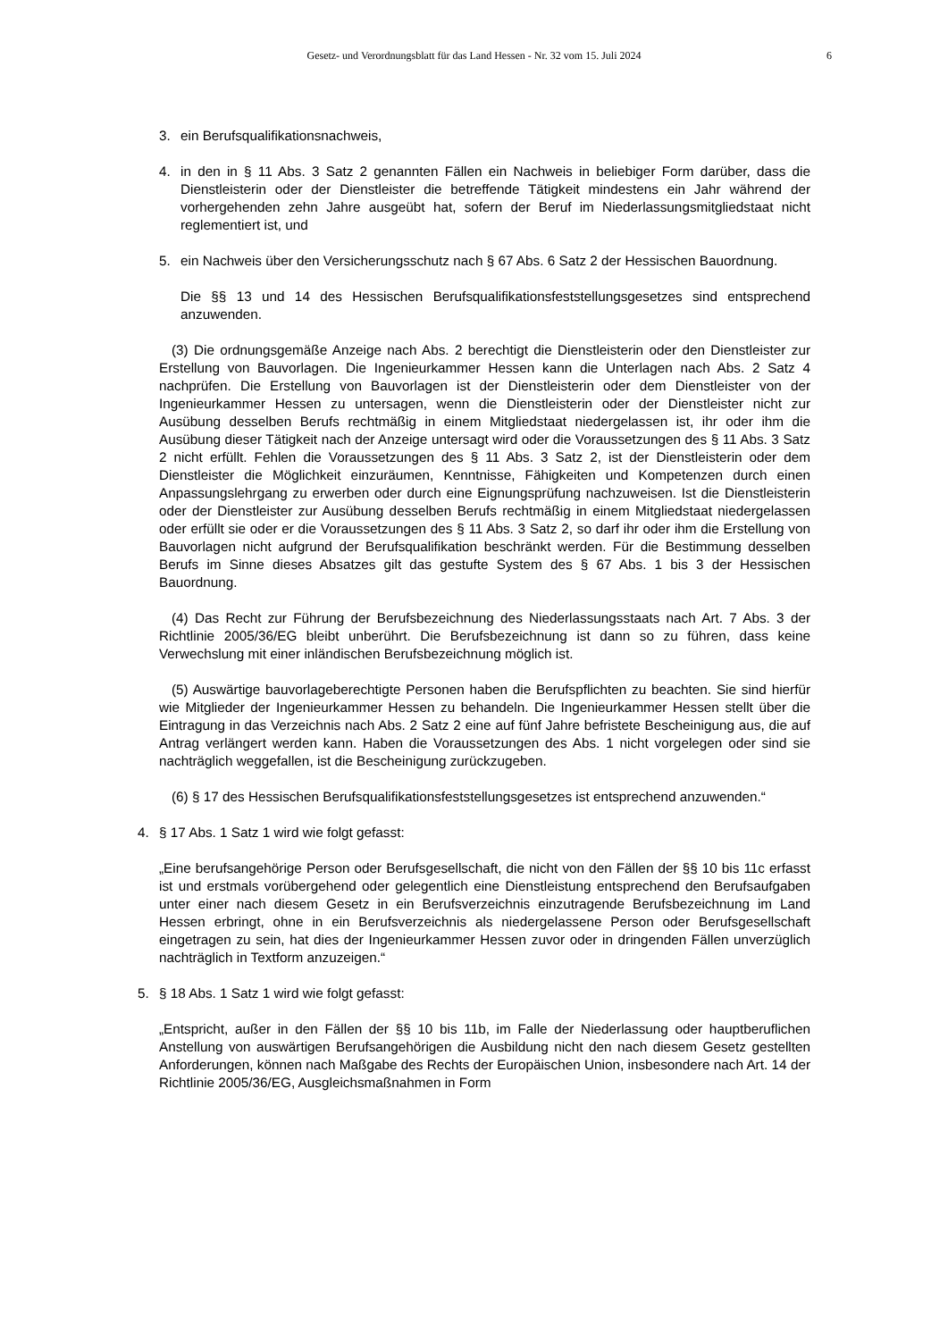Gesetz- und Verordnungsblatt für das Land Hessen - Nr. 32 vom 15. Juli 2024
6
3. ein Berufsqualifikationsnachweis,
4. in den in § 11 Abs. 3 Satz 2 genannten Fällen ein Nachweis in beliebiger Form darüber, dass die Dienstleisterin oder der Dienstleister die betreffende Tätigkeit mindestens ein Jahr während der vorhergehenden zehn Jahre ausgeübt hat, sofern der Beruf im Niederlassungsmitgliedstaat nicht reglementiert ist, und
5. ein Nachweis über den Versicherungsschutz nach § 67 Abs. 6 Satz 2 der Hessischen Bauordnung.
Die §§ 13 und 14 des Hessischen Berufsqualifikationsfeststellungsgesetzes sind entsprechend anzuwenden.
(3) Die ordnungsgemäße Anzeige nach Abs. 2 berechtigt die Dienstleisterin oder den Dienstleister zur Erstellung von Bauvorlagen. Die Ingenieurkammer Hessen kann die Unterlagen nach Abs. 2 Satz 4 nachprüfen. Die Erstellung von Bauvorlagen ist der Dienstleisterin oder dem Dienstleister von der Ingenieurkammer Hessen zu untersagen, wenn die Dienstleisterin oder der Dienstleister nicht zur Ausübung desselben Berufs rechtmäßig in einem Mitgliedstaat niedergelassen ist, ihr oder ihm die Ausübung dieser Tätigkeit nach der Anzeige untersagt wird oder die Voraussetzungen des § 11 Abs. 3 Satz 2 nicht erfüllt. Fehlen die Voraussetzungen des § 11 Abs. 3 Satz 2, ist der Dienstleisterin oder dem Dienstleister die Möglichkeit einzuräumen, Kenntnisse, Fähigkeiten und Kompetenzen durch einen Anpassungslehrgang zu erwerben oder durch eine Eignungsprüfung nachzuweisen. Ist die Dienstleisterin oder der Dienstleister zur Ausübung desselben Berufs rechtmäßig in einem Mitgliedstaat niedergelassen oder erfüllt sie oder er die Voraussetzungen des § 11 Abs. 3 Satz 2, so darf ihr oder ihm die Erstellung von Bauvorlagen nicht aufgrund der Berufsqualifikation beschränkt werden. Für die Bestimmung desselben Berufs im Sinne dieses Absatzes gilt das gestufte System des § 67 Abs. 1 bis 3 der Hessischen Bauordnung.
(4) Das Recht zur Führung der Berufsbezeichnung des Niederlassungsstaats nach Art. 7 Abs. 3 der Richtlinie 2005/36/EG bleibt unberührt. Die Berufsbezeichnung ist dann so zu führen, dass keine Verwechslung mit einer inländischen Berufsbezeichnung möglich ist.
(5) Auswärtige bauvorlageberechtigte Personen haben die Berufspflichten zu beachten. Sie sind hierfür wie Mitglieder der Ingenieurkammer Hessen zu behandeln. Die Ingenieurkammer Hessen stellt über die Eintragung in das Verzeichnis nach Abs. 2 Satz 2 eine auf fünf Jahre befristete Bescheinigung aus, die auf Antrag verlängert werden kann. Haben die Voraussetzungen des Abs. 1 nicht vorgelegen oder sind sie nachträglich weggefallen, ist die Bescheinigung zurückzugeben.
(6) § 17 des Hessischen Berufsqualifikationsfeststellungsgesetzes ist entsprechend anzuwenden.“
4. § 17 Abs. 1 Satz 1 wird wie folgt gefasst:
„Eine berufsangehörige Person oder Berufsgesellschaft, die nicht von den Fällen der §§ 10 bis 11c erfasst ist und erstmals vorübergehend oder gelegentlich eine Dienstleistung entsprechend den Berufsaufgaben unter einer nach diesem Gesetz in ein Berufsverzeichnis einzutragende Berufsbezeichnung im Land Hessen erbringt, ohne in ein Berufsverzeichnis als niedergelassene Person oder Berufsgesellschaft eingetragen zu sein, hat dies der Ingenieurkammer Hessen zuvor oder in dringenden Fällen unverzüglich nachträglich in Textform anzuzeigen.“
5. § 18 Abs. 1 Satz 1 wird wie folgt gefasst:
„Entspricht, außer in den Fällen der §§ 10 bis 11b, im Falle der Niederlassung oder hauptberuflichen Anstellung von auswärtigen Berufsangehörigen die Ausbildung nicht den nach diesem Gesetz gestellten Anforderungen, können nach Maßgabe des Rechts der Europäischen Union, insbesondere nach Art. 14 der Richtlinie 2005/36/EG, Ausgleichsmaßnahmen in Form